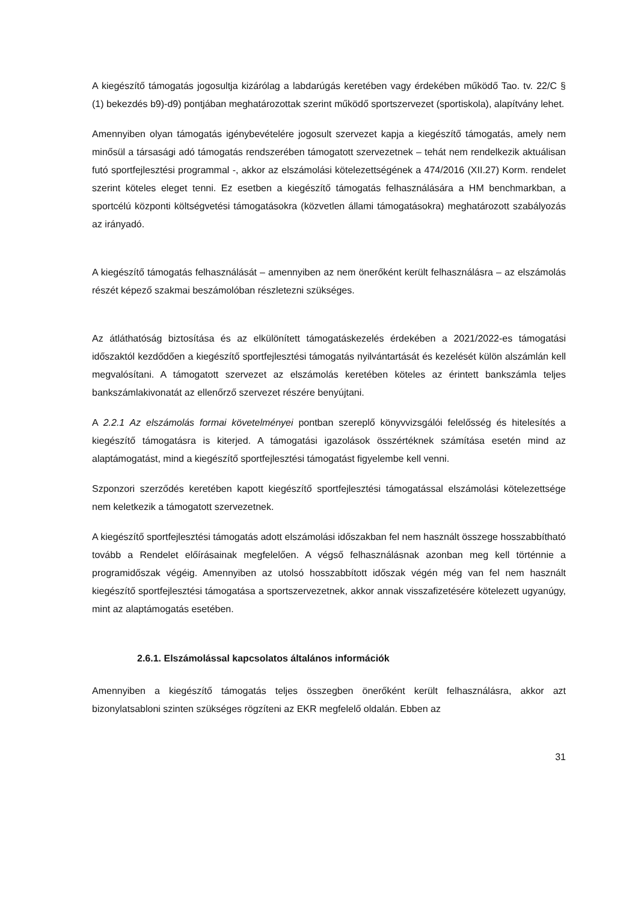A kiegészítő támogatás jogosultja kizárólag a labdarúgás keretében vagy érdekében működő Tao. tv. 22/C § (1) bekezdés b9)-d9) pontjában meghatározottak szerint működő sportszervezet (sportiskola), alapítvány lehet.
Amennyiben olyan támogatás igénybevételére jogosult szervezet kapja a kiegészítő támogatás, amely nem minősül a társasági adó támogatás rendszerében támogatott szervezetnek – tehát nem rendelkezik aktuálisan futó sportfejlesztési programmal -, akkor az elszámolási kötelezettségének a 474/2016 (XII.27) Korm. rendelet szerint köteles eleget tenni. Ez esetben a kiegészítő támogatás felhasználására a HM benchmarkban, a sportcélú központi költségvetési támogatásokra (közvetlen állami támogatásokra) meghatározott szabályozás az irányadó.
A kiegészítő támogatás felhasználását – amennyiben az nem önerőként került felhasználásra – az elszámolás részét képező szakmai beszámolóban részletezni szükséges.
Az átláthatóság biztosítása és az elkülönített támogatáskezelés érdekében a 2021/2022-es támogatási időszaktól kezdődően a kiegészítő sportfejlesztési támogatás nyilvántartását és kezelését külön alszámlán kell megvalósítani. A támogatott szervezet az elszámolás keretében köteles az érintett bankszámla teljes bankszámlakivonatát az ellenőrző szervezet részére benyújtani.
A 2.2.1 Az elszámolás formai követelményei pontban szereplő könyvvizsgálói felelősség és hitelesítés a kiegészítő támogatásra is kiterjed. A támogatási igazolások összértéknek számítása esetén mind az alaptámogatást, mind a kiegészítő sportfejlesztési támogatást figyelembe kell venni.
Szponzori szerződés keretében kapott kiegészítő sportfejlesztési támogatással elszámolási kötelezettsége nem keletkezik a támogatott szervezetnek.
A kiegészítő sportfejlesztési támogatás adott elszámolási időszakban fel nem használt összege hosszabbítható tovább a Rendelet előírásainak megfelelően. A végső felhasználásnak azonban meg kell történnie a programidőszak végéig. Amennyiben az utolsó hosszabbított időszak végén még van fel nem használt kiegészítő sportfejlesztési támogatása a sportszervezetnek, akkor annak visszafizetésére kötelezett ugyanúgy, mint az alaptámogatás esetében.
2.6.1. Elszámolással kapcsolatos általános információk
Amennyiben a kiegészítő támogatás teljes összegben önerőként került felhasználásra, akkor azt bizonylatsabloni szinten szükséges rögzíteni az EKR megfelelő oldalán. Ebben az
31